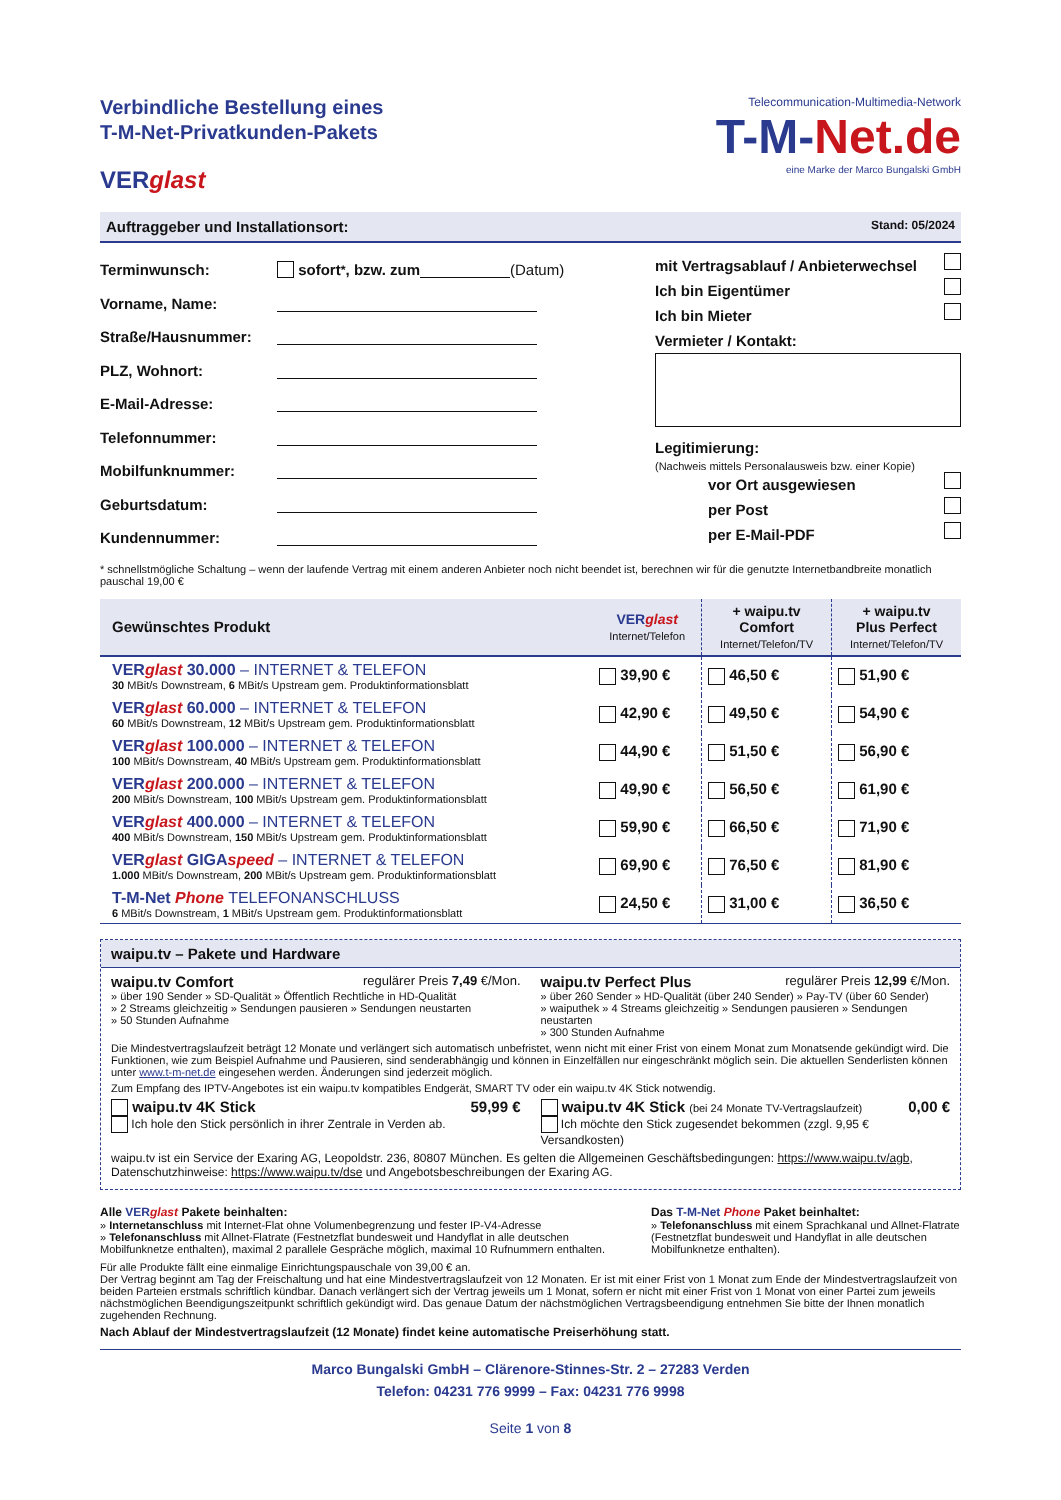Verbindliche Bestellung eines
T-M-Net-Privatkunden-Pakets
VERglast
Telecommunication-Multimedia-Network
T-M-Net.de
eine Marke der Marco Bungalski GmbH
Auftraggeber und Installationsort: Stand: 05/2024
Terminwunsch: sofort<sup>*</sup>, bzw. zum (Datum)
Vorname, Name:
Straße/Hausnummer:
PLZ, Wohnort:
E-Mail-Adresse:
Telefonnummer:
Mobilfunknummer:
Geburtsdatum:
Kundennummer:
mit Vertragsablauf / Anbieterwechsel
Ich bin Eigentümer
Ich bin Mieter
Vermieter / Kontakt:
Legitimierung:
(Nachweis mittels Personalausweis bzw. einer Kopie)
vor Ort ausgewiesen
per Post
per E-Mail-PDF
* schnellstmögliche Schaltung – wenn der laufende Vertrag mit einem anderen Anbieter noch nicht beendet ist, berechnen wir für die genutzte Internetbandbreite monatlich pauschal 19,00 €
| Gewünschtes Produkt | VER glast Internet/Telefon | + waipu.tv Comfort Internet/Telefon/TV | + waipu.tv Plus Perfect Internet/Telefon/TV |
| --- | --- | --- | --- |
| VER glast 30.000 – INTERNET & TELEFON 30 MBit/s Downstream, 6 MBit/s Upstream gem. Produktinformationsblatt | 39,90 € | 46,50 € | 51,90 € |
| VER glast 60.000 – INTERNET & TELEFON 60 MBit/s Downstream, 12 MBit/s Upstream gem. Produktinformationsblatt | 42,90 € | 49,50 € | 54,90 € |
| VER glast 100.000 – INTERNET & TELEFON 100 MBit/s Downstream, 40 MBit/s Upstream gem. Produktinformationsblatt | 44,90 € | 51,50 € | 56,90 € |
| VER glast 200.000 – INTERNET & TELEFON 200 MBit/s Downstream, 100 MBit/s Upstream gem. Produktinformationsblatt | 49,90 € | 56,50 € | 61,90 € |
| VER glast 400.000 – INTERNET & TELEFON 400 MBit/s Downstream, 150 MBit/s Upstream gem. Produktinformationsblatt | 59,90 € | 66,50 € | 71,90 € |
| VER glast GIGA speed – INTERNET & TELEFON 1.000 MBit/s Downstream, 200 MBit/s Upstream gem. Produktinformationsblatt | 69,90 € | 76,50 € | 81,90 € |
| T-M-Net Phone TELEFONANSCHLUSS 6 MBit/s Downstream, 1 MBit/s Upstream gem. Produktinformationsblatt | 24,50 € | 31,00 € | 36,50 € |
waipu.tv – Pakete und Hardware
waipu.tv Comfort regulärer Preis 7,49 €/Mon.
» über 190 Sender » SD-Qualität » Öffentlich Rechtliche in HD-Qualität
» 2 Streams gleichzeitig » Sendungen pausieren » Sendungen neustarten
» 50 Stunden Aufnahme
waipu.tv Perfect Plus regulärer Preis 12,99 €/Mon.
» über 260 Sender » HD-Qualität (über 240 Sender) » Pay-TV (über 60 Sender)
» waiputhek » 4 Streams gleichzeitig » Sendungen pausieren » Sendungen neustarten
» 300 Stunden Aufnahme
Die Mindestvertragslaufzeit beträgt 12 Monate und verlängert sich automatisch unbefristet, wenn nicht mit einer Frist von einem Monat zum Monatsende gekündigt wird. Die Funktionen, wie zum Beispiel Aufnahme und Pausieren, sind senderabhängig und können in Einzelfällen nur eingeschränkt möglich sein. Die aktuellen Senderlisten können unter www.t-m-net.de eingesehen werden. Änderungen sind jederzeit möglich.
Zum Empfang des IPTV-Angebotes ist ein waipu.tv kompatibles Endgerät, SMART TV oder ein waipu.tv 4K Stick notwendig.
waipu.tv 4K Stick 59,99 €
Ich hole den Stick persönlich in ihrer Zentrale in Verden ab.
waipu.tv 4K Stick (bei 24 Monate TV-Vertragslaufzeit) 0,00 €
Ich möchte den Stick zugesendet bekommen (zzgl. 9,95 € Versandkosten)
waipu.tv ist ein Service der Exaring AG, Leopoldstr. 236, 80807 München. Es gelten die Allgemeinen Geschäftsbedingungen: https://www.waipu.tv/agb, Datenschutzhinweise: https://www.waipu.tv/dse und Angebotsbeschreibungen der Exaring AG.
Alle VER glast Pakete beinhalten:
» Internetanschluss mit Internet-Flat ohne Volumenbegrenzung und fester IP-V4-Adresse
» Telefonanschluss mit Allnet-Flatrate (Festnetzflat bundesweit und Handyflat in alle deutschen Mobilfunknetze enthalten), maximal 2 parallele Gespräche möglich, maximal 10 Rufnummern enthalten.
Das T-M-Net Phone Paket beinhaltet:
» Telefonanschluss mit einem Sprachkanal und Allnet-Flatrate (Festnetzflat bundesweit und Handyflat in alle deutschen Mobilfunknetze enthalten).
Für alle Produkte fällt eine einmalige Einrichtungspauschale von 39,00 € an.
Der Vertrag beginnt am Tag der Freischaltung und hat eine Mindestvertragslaufzeit von 12 Monaten. Er ist mit einer Frist von 1 Monat zum Ende der Mindestvertragslaufzeit von beiden Parteien erstmals schriftlich kündbar. Danach verlängert sich der Vertrag jeweils um 1 Monat, sofern er nicht mit einer Frist von 1 Monat von einer Partei zum jeweils nächstmöglichen Beendigungszeitpunkt schriftlich gekündigt wird. Das genaue Datum der nächstmöglichen Vertragsbeendigung entnehmen Sie bitte der Ihnen monatlich zugehenden Rechnung.
Nach Ablauf der Mindestvertragslaufzeit (12 Monate) findet keine automatische Preiserhöhung statt.
Marco Bungalski GmbH – Clärenore-Stinnes-Str. 2 – 27283 Verden
Telefon: 04231 776 9999 – Fax: 04231 776 9998
Seite 1 von 8